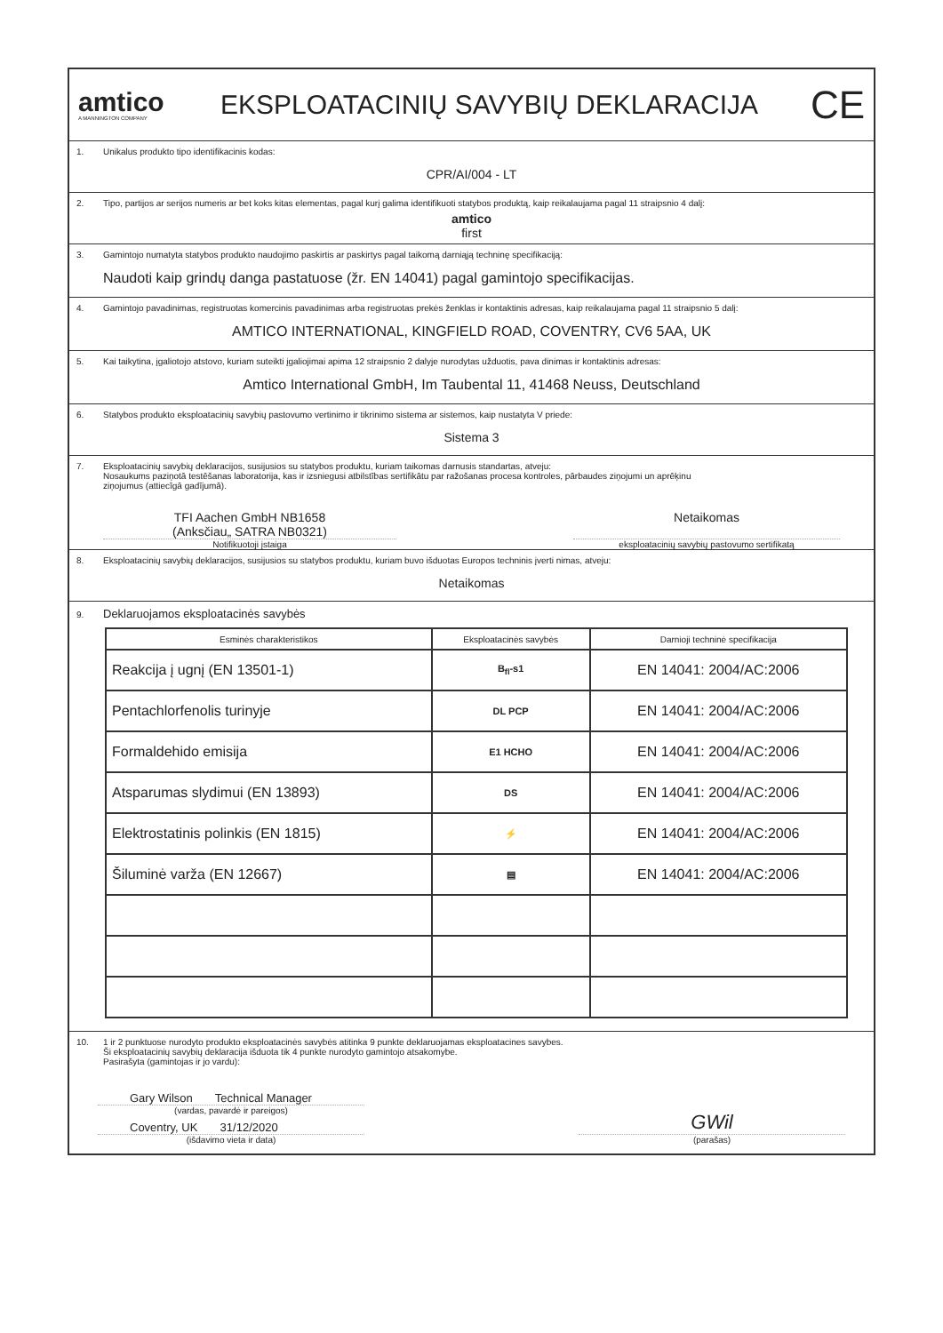amtico
A MANNINGTON COMPANY
EKSPLOATACINIŲ SAVYBIŲ DEKLARACIJA
CE
1. Unikalus produkto tipo identifikacinis kodas:
CPR/AI/004 - LT
2. Tipo, partijos ar serijos numeris ar bet koks kitas elementas, pagal kurį galima identifikuoti statybos produktą, kaip reikalaujama pagal 11 straipsnio 4 dalį:
amtico
first
3. Gamintojo numatyta statybos produkto naudojimo paskirtis ar paskirtys pagal taikomą darniąją techninę specifikaciją:
Naudoti kaip grindų danga pastatuose (žr. EN 14041) pagal gamintojo specifikacijas.
4. Gamintojo pavadinimas, registruotas komercinis pavadinimas arba registruotas prekės ženklas ir kontaktinis adresas, kaip reikalaujama pagal 11 straipsnio 5 dalį:
AMTICO INTERNATIONAL, KINGFIELD ROAD, COVENTRY, CV6 5AA, UK
5. Kai taikytina, įgaliotojo atstovo, kuriam suteikti įgaliojimai apima 12 straipsnio 2 dalyje nurodytas užduotis, pava dinimas ir kontaktinis adresas:
Amtico International GmbH, Im Taubental 11, 41468 Neuss, Deutschland
6. Statybos produkto eksploatacinių savybių pastovumo vertinimo ir tikrinimo sistema ar sistemos, kaip nustatyta V priede:
Sistema 3
7. Eksploatacinių savybių deklaracijos, susijusios su statybos produktu, kuriam taikomas darnusis standartas, atveju:
Nosaukums paziņotā testēšanas laboratorija, kas ir izsniegusi atbilstības sertifikātu par ražošanas procesa kontroles, pārbaudes ziņojumi un aprēķinu
ziņojumus (attiecīgā gadījumā).
TFI Aachen GmbH NB1658
(Anksčiau„ SATRA NB0321)
Netaikomas
Notifikuotoji įstaiga eksploatacinių savybių pastovumo sertifikatą
8. Eksploatacinių savybių deklaracijos, susijusios su statybos produktu, kuriam buvo išduotas Europos techninis įverti nimas, atveju:
Netaikomas
9. Deklaruojamos eksploatacinės savybės
| Esminės charakteristikos | Eksploatacinės savybės | Darnioji techninė specifikacija |
| --- | --- | --- |
| Reakcija į ugnį (EN 13501-1) | B<sub>fl</sub>-s1 | EN 14041: 2004/AC:2006 |
| Pentachlorfenolis turinyje | DL PCP | EN 14041: 2004/AC:2006 |
| Formaldehido emisija | E1 HCHO | EN 14041: 2004/AC:2006 |
| Atsparumas slydimui (EN 13893) | DS | EN 14041: 2004/AC:2006 |
| Elektrostatinis polinkis (EN 1815) | ⚡ | EN 14041: 2004/AC:2006 |
| Šiluminė varža (EN 12667) | ▤ | EN 14041: 2004/AC:2006 |
10. 1 ir 2 punktuose nurodyto produkto eksploatacinės savybės atitinka 9 punkte deklaruojamas eksploatacines savybes.
Ši eksploatacinių savybių deklaracija išduota tik 4 punkte nurodyto gamintojo atsakomybe.
Pasirašyta (gamintojas ir jo vardu):
Gary Wilson Technical Manager
(vardas, pavardė ir pareigos)
Coventry, UK 31/12/2020
(išdavimo vieta ir data)
GWil
(parašas)